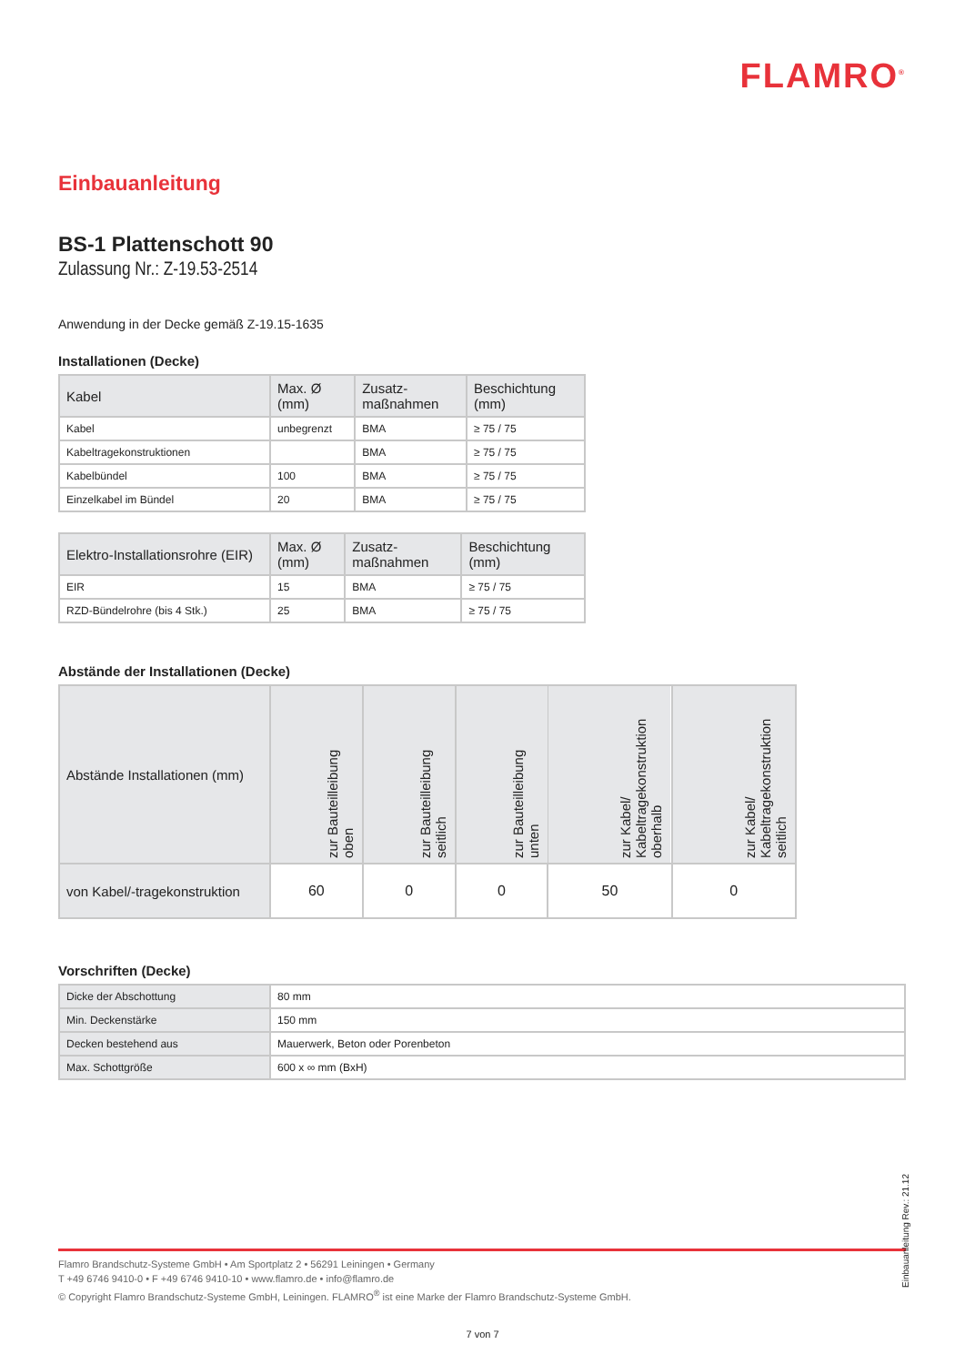FLAMRO<sup>®</sup>
Einbauanleitung
BS-1 Plattenschott 90
Zulassung Nr.: Z-19.53-2514
Anwendung in der Decke gemäß Z-19.15-1635
Installationen (Decke)
| Kabel | Max. Ø (mm) | Zusatz- maßnahmen | Beschichtung (mm) |
| --- | --- | --- | --- |
| Kabel | unbegrenzt | BMA | ≥ 75 / 75 |
| Kabeltragekonstruktionen | | BMA | ≥ 75 / 75 |
| Kabelbündel | 100 | BMA | ≥ 75 / 75 |
| Einzelkabel im Bündel | 20 | BMA | ≥ 75 / 75 |
| Elektro-Installationsrohre (EIR) | Max. Ø (mm) | Zusatz- maßnahmen | Beschichtung (mm) |
| --- | --- | --- | --- |
| EIR | 15 | BMA | ≥ 75 / 75 |
| RZD-Bündelrohre (bis 4 Stk.) | 25 | BMA | ≥ 75 / 75 |
Abstände der Installationen (Decke)
| Abstände Installationen (mm) | zur Bauteilleibung oben | zur Bauteilleibung seitlich | zur Bauteilleibung unten | zur Kabel/ Kabeltragekonstruktion oberhalb | zur Kabel/ Kabeltragekonstruktion seitlich |
| --- | --- | --- | --- | --- | --- |
| von Kabel/-tragekonstruktion | 60 | 0 | 0 | 50 | 0 |
Vorschriften (Decke)
| Dicke der Abschottung | 80 mm |
| Min. Deckenstärke | 150 mm |
| Decken bestehend aus | Mauerwerk, Beton oder Porenbeton |
| Max. Schottgröße | 600 x ∞ mm (BxH) |
Flamro Brandschutz-Systeme GmbH • Am Sportplatz 2 • 56291 Leiningen • Germany
T +49 6746 9410-0 • F +49 6746 9410-10 • www.flamro.de • info@flamro.de
© Copyright Flamro Brandschutz-Systeme GmbH, Leiningen. FLAMRO<sup>®</sup> ist eine Marke der Flamro Brandschutz-Systeme GmbH.
Einbauanleitung Rev.: 21.12
7 von 7